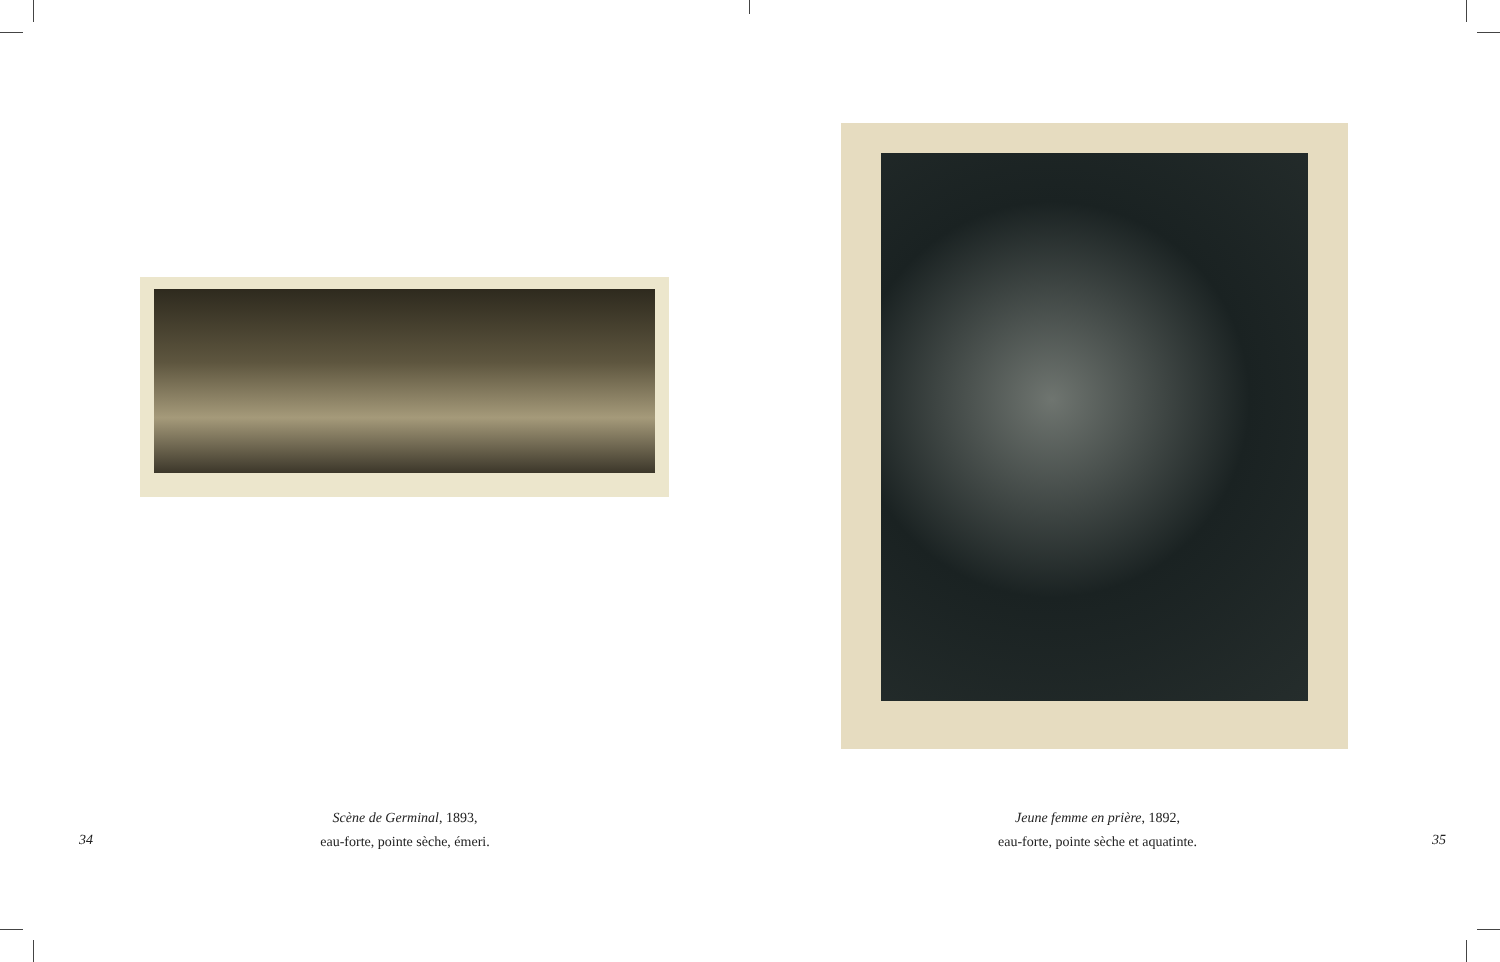Scène de Germinal, 1893,
eau-forte, pointe sèche, émeri.
34
Jeune femme en prière, 1892,
eau-forte, pointe sèche et aquatinte.
35